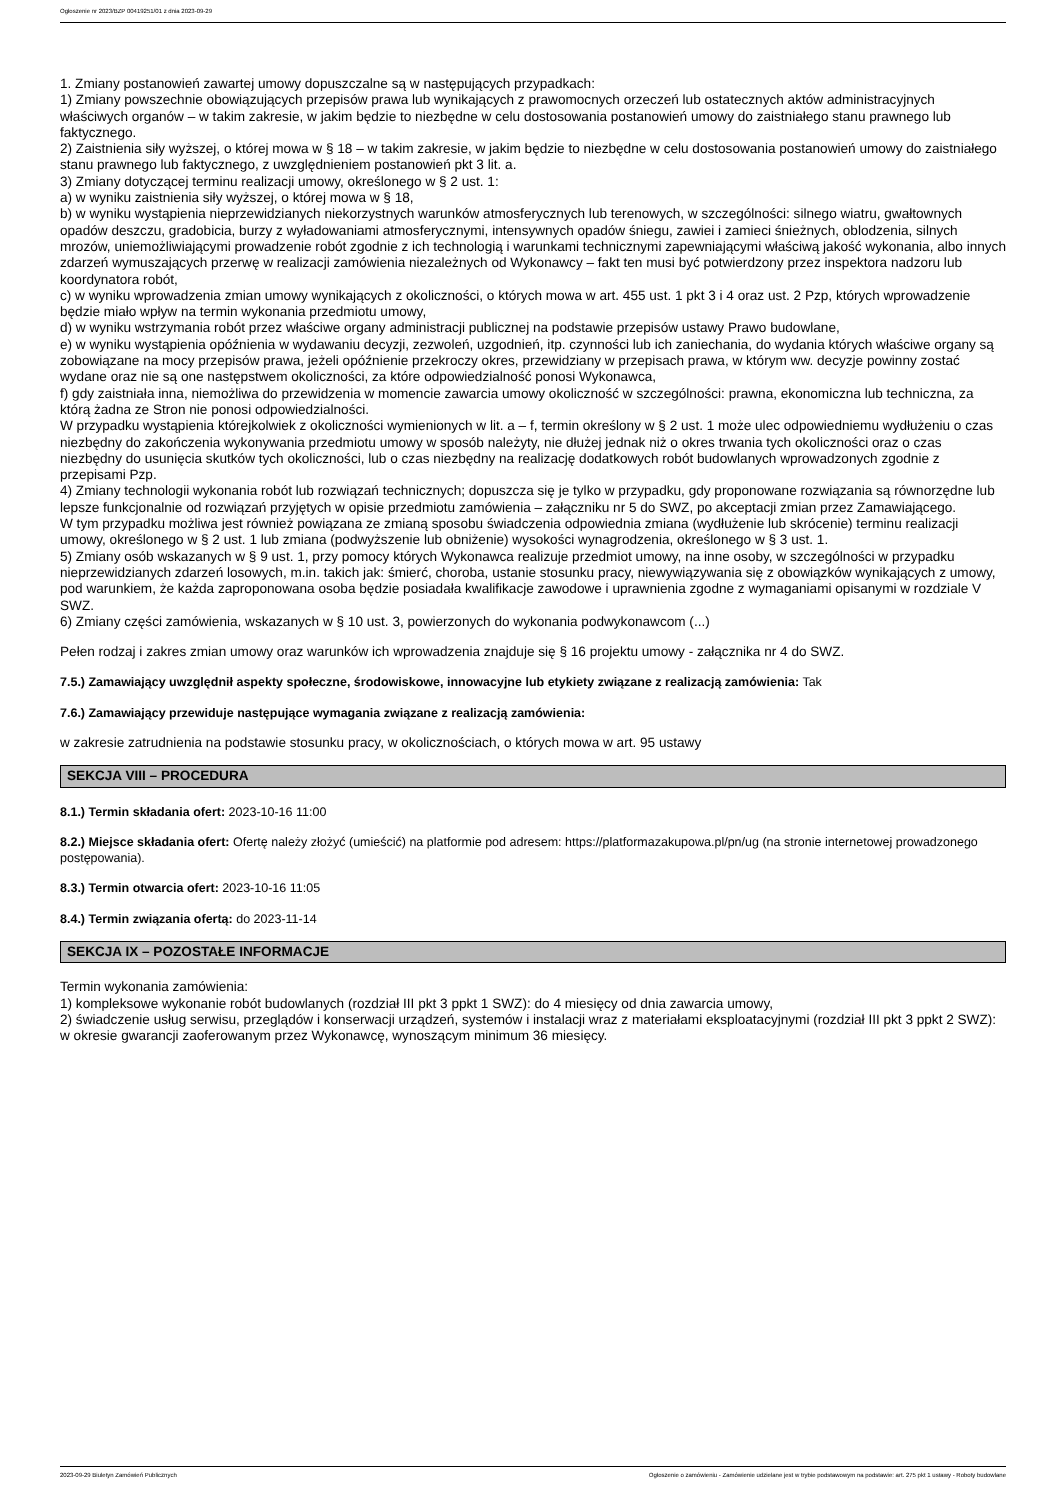Ogłoszenie nr 2023/BZP 00419251/01 z dnia 2023-09-29
1. Zmiany postanowień zawartej umowy dopuszczalne są w następujących przypadkach:
1) Zmiany powszechnie obowiązujących przepisów prawa lub wynikających z prawomocnych orzeczeń lub ostatecznych aktów administracyjnych właściwych organów – w takim zakresie, w jakim będzie to niezbędne w celu dostosowania postanowień umowy do zaistniałego stanu prawnego lub faktycznego.
2) Zaistnienia siły wyższej, o której mowa w § 18 – w takim zakresie, w jakim będzie to niezbędne w celu dostosowania postanowień umowy do zaistniałego stanu prawnego lub faktycznego, z uwzględnieniem postanowień pkt 3 lit. a.
3) Zmiany dotyczącej terminu realizacji umowy, określonego w § 2 ust. 1:
a) w wyniku zaistnienia siły wyższej, o której mowa w § 18,
b) w wyniku wystąpienia nieprzewidzianych niekorzystnych warunków atmosferycznych lub terenowych, w szczególności: silnego wiatru, gwałtownych opadów deszczu, gradobicia, burzy z wyładowaniami atmosferycznymi, intensywnych opadów śniegu, zawiei i zamieci śnieżnych, oblodzenia, silnych mrozów, uniemożliwiającymi prowadzenie robót zgodnie z ich technologią i warunkami technicznymi zapewniającymi właściwą jakość wykonania, albo innych zdarzeń wymuszających przerwę w realizacji zamówienia niezależnych od Wykonawcy – fakt ten musi być potwierdzony przez inspektora nadzoru lub koordynatora robót,
c) w wyniku wprowadzenia zmian umowy wynikających z okoliczności, o których mowa w art. 455 ust. 1 pkt 3 i 4 oraz ust. 2 Pzp, których wprowadzenie będzie miało wpływ na termin wykonania przedmiotu umowy,
d) w wyniku wstrzymania robót przez właściwe organy administracji publicznej na podstawie przepisów ustawy Prawo budowlane,
e) w wyniku wystąpienia opóźnienia w wydawaniu decyzji, zezwoleń, uzgodnień, itp. czynności lub ich zaniechania, do wydania których właściwe organy są zobowiązane na mocy przepisów prawa, jeżeli opóźnienie przekroczy okres, przewidziany w przepisach prawa, w którym ww. decyzje powinny zostać wydane oraz nie są one następstwem okoliczności, za które odpowiedzialność ponosi Wykonawca,
f) gdy zaistniała inna, niemożliwa do przewidzenia w momencie zawarcia umowy okoliczność w szczególności: prawna, ekonomiczna lub techniczna, za którą żadna ze Stron nie ponosi odpowiedzialności.
W przypadku wystąpienia którejkolwiek z okoliczności wymienionych w lit. a – f, termin określony w § 2 ust. 1 może ulec odpowiedniemu wydłużeniu o czas niezbędny do zakończenia wykonywania przedmiotu umowy w sposób należyty, nie dłużej jednak niż o okres trwania tych okoliczności oraz o czas niezbędny do usunięcia skutków tych okoliczności, lub o czas niezbędny na realizację dodatkowych robót budowlanych wprowadzonych zgodnie z przepisami Pzp.
4) Zmiany technologii wykonania robót lub rozwiązań technicznych; dopuszcza się je tylko w przypadku, gdy proponowane rozwiązania są równorzędne lub lepsze funkcjonalnie od rozwiązań przyjętych w opisie przedmiotu zamówienia – załączniku nr 5 do SWZ, po akceptacji zmian przez Zamawiającego.
W tym przypadku możliwa jest również powiązana ze zmianą sposobu świadczenia odpowiednia zmiana (wydłużenie lub skrócenie) terminu realizacji umowy, określonego w § 2 ust. 1 lub zmiana (podwyższenie lub obniżenie) wysokości wynagrodzenia, określonego w § 3 ust. 1.
5) Zmiany osób wskazanych w § 9 ust. 1, przy pomocy których Wykonawca realizuje przedmiot umowy, na inne osoby, w szczególności w przypadku nieprzewidzianych zdarzeń losowych, m.in. takich jak: śmierć, choroba, ustanie stosunku pracy, niewywiązywania się z obowiązków wynikających z umowy, pod warunkiem, że każda zaproponowana osoba będzie posiadała kwalifikacje zawodowe i uprawnienia zgodne z wymaganiami opisanymi w rozdziale V SWZ.
6) Zmiany części zamówienia, wskazanych w § 10 ust. 3, powierzonych do wykonania podwykonawcom (...)
Pełen rodzaj i zakres zmian umowy oraz warunków ich wprowadzenia znajduje się § 16 projektu umowy - załącznika nr 4 do SWZ.
7.5.) Zamawiający uwzględnił aspekty społeczne, środowiskowe, innowacyjne lub etykiety związane z realizacją zamówienia: Tak
7.6.) Zamawiający przewiduje następujące wymagania związane z realizacją zamówienia:
w zakresie zatrudnienia na podstawie stosunku pracy, w okolicznościach, o których mowa w art. 95 ustawy
SEKCJA VIII – PROCEDURA
8.1.) Termin składania ofert: 2023-10-16 11:00
8.2.) Miejsce składania ofert: Ofertę należy złożyć (umieścić) na platformie pod adresem: https://platformazakupowa.pl/pn/ug (na stronie internetowej prowadzonego postępowania).
8.3.) Termin otwarcia ofert: 2023-10-16 11:05
8.4.) Termin związania ofertą: do 2023-11-14
SEKCJA IX – POZOSTAŁE INFORMACJE
Termin wykonania zamówienia:
1) kompleksowe wykonanie robót budowlanych (rozdział III pkt 3 ppkt 1 SWZ): do 4 miesięcy od dnia zawarcia umowy,
2) świadczenie usług serwisu, przeglądów i konserwacji urządzeń, systemów i instalacji wraz z materiałami eksploatacyjnymi (rozdział III pkt 3 ppkt 2 SWZ): w okresie gwarancji zaoferowanym przez Wykonawcę, wynoszącym minimum 36 miesięcy.
2023-09-29 Biuletyn Zamówień Publicznych Ogłoszenie o zamówieniu - Zamówienie udzielane jest w trybie podstawowym na podstawie: art. 275 pkt 1 ustawy - Roboty budowlane